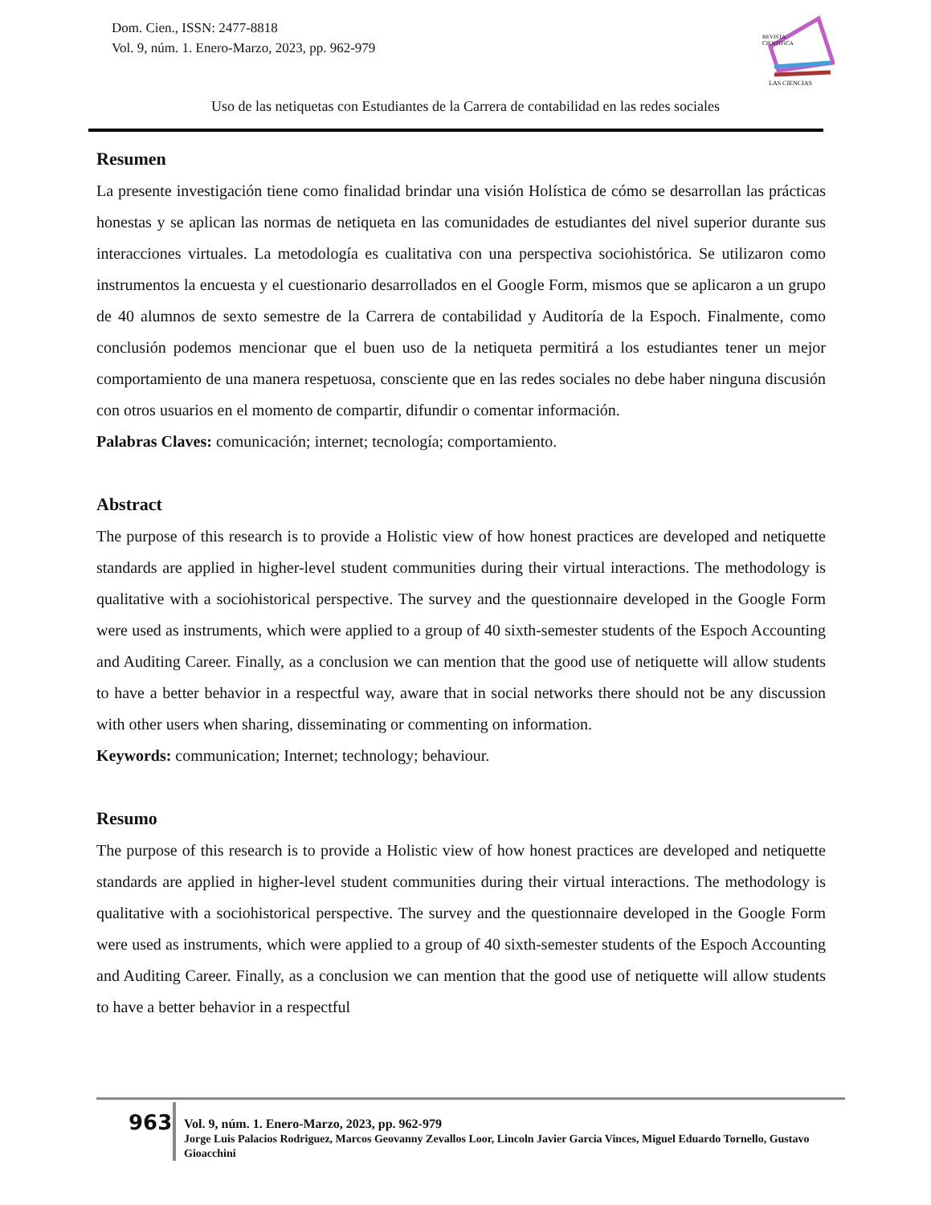Dom. Cien., ISSN: 2477-8818
Vol. 9, núm. 1. Enero-Marzo, 2023, pp. 962-979
REVISTA
CIENTIFICA
LAS CIENCIAS
Uso de las netiquetas con Estudiantes de la Carrera de contabilidad en las redes sociales
Resumen
La presente investigación tiene como finalidad brindar una visión Holística de cómo se desarrollan las prácticas honestas y se aplican las normas de netiqueta en las comunidades de estudiantes del nivel superior durante sus interacciones virtuales. La metodología es cualitativa con una perspectiva sociohistórica. Se utilizaron como instrumentos la encuesta y el cuestionario desarrollados en el Google Form, mismos que se aplicaron a un grupo de 40 alumnos de sexto semestre de la Carrera de contabilidad y Auditoría de la Espoch. Finalmente, como conclusión podemos mencionar que el buen uso de la netiqueta permitirá a los estudiantes tener un mejor comportamiento de una manera respetuosa, consciente que en las redes sociales no debe haber ninguna discusión con otros usuarios en el momento de compartir, difundir o comentar información.
Palabras Claves: comunicación; internet; tecnología; comportamiento.
Abstract
The purpose of this research is to provide a Holistic view of how honest practices are developed and netiquette standards are applied in higher-level student communities during their virtual interactions. The methodology is qualitative with a sociohistorical perspective. The survey and the questionnaire developed in the Google Form were used as instruments, which were applied to a group of 40 sixth-semester students of the Espoch Accounting and Auditing Career. Finally, as a conclusion we can mention that the good use of netiquette will allow students to have a better behavior in a respectful way, aware that in social networks there should not be any discussion with other users when sharing, disseminating or commenting on information.
Keywords: communication; Internet; technology; behaviour.
Resumo
The purpose of this research is to provide a Holistic view of how honest practices are developed and netiquette standards are applied in higher-level student communities during their virtual interactions. The methodology is qualitative with a sociohistorical perspective. The survey and the questionnaire developed in the Google Form were used as instruments, which were applied to a group of 40 sixth-semester students of the Espoch Accounting and Auditing Career. Finally, as a conclusion we can mention that the good use of netiquette will allow students to have a better behavior in a respectful
963
Vol. 9, núm. 1. Enero-Marzo, 2023, pp. 962-979
Jorge Luis Palacios Rodriguez, Marcos Geovanny Zevallos Loor, Lincoln Javier Garcia Vinces, Miguel Eduardo Tornello, Gustavo Gioacchini